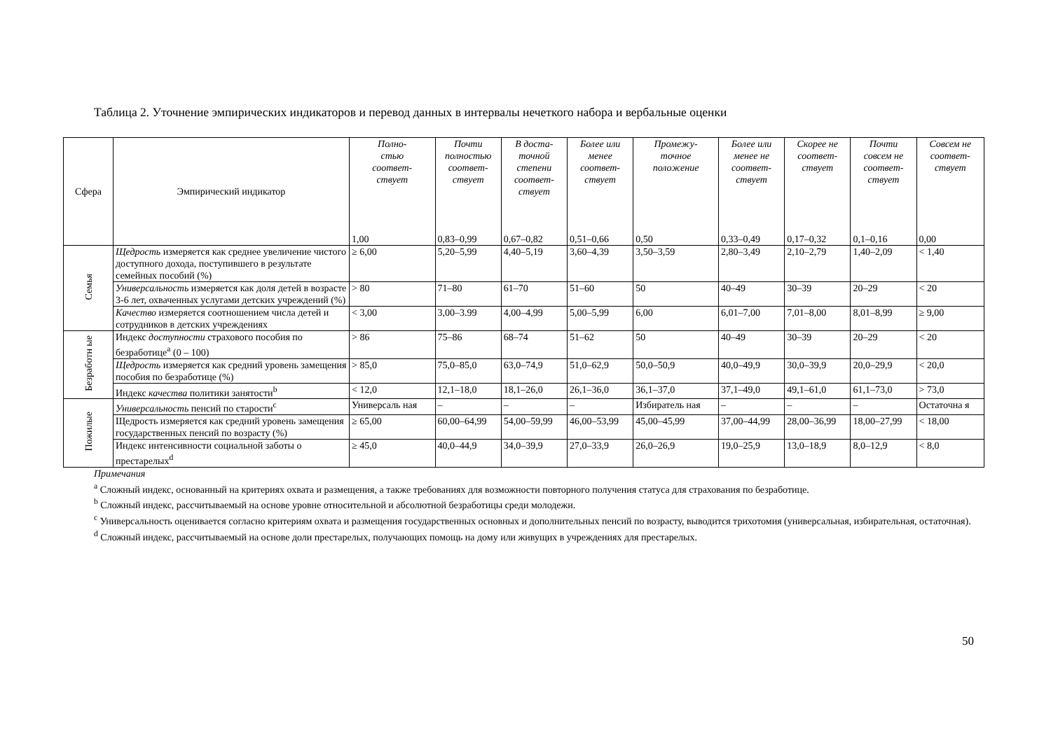Таблица 2. Уточнение эмпирических индикаторов и перевод данных в интервалы нечеткого набора и вербальные оценки
| Сфера | Эмпирический индикатор | Полно- стью соответ- ствует 1,00 | Почти полностью соответ- ствует 0,83–0,99 | В доста- точной степени соответ- ствует 0,67–0,82 | Более или менее соответ- ствует 0,51–0,66 | Промежу- точное положение 0,50 | Более или менее не соответ- ствует 0,33–0,49 | Скорее не соответ- ствует 0,17–0,32 | Почти совсем не соответ- ствует 0,1–0,16 | Совсем не соответ- ствует 0,00 |
| --- | --- | --- | --- | --- | --- | --- | --- | --- | --- | --- |
| Семья | Щедрость измеряется как среднее увеличение чистого доступного дохода, поступившего в результате семейных пособий (%) | ≥ 6,00 | 5,20–5,99 | 4,40–5,19 | 3,60–4,39 | 3,50–3,59 | 2,80–3,49 | 2,10–2,79 | 1,40–2,09 | < 1,40 |
| | Универсальность измеряется как доля детей в возрасте 3-6 лет, охваченных услугами детских учреждений (%) | > 80 | 71–80 | 61–70 | 51–60 | 50 | 40–49 | 30–39 | 20–29 | < 20 |
| | Качество измеряется соотношением числа детей и сотрудников в детских учреждениях | < 3,00 | 3,00–3.99 | 4,00–4,99 | 5,00–5,99 | 6,00 | 6,01–7,00 | 7,01–8,00 | 8,01–8,99 | ≥ 9,00 |
| Безработн ые | Индекс доступности страхового пособия по безработице<sup>a</sup> (0 – 100) | > 86 | 75–86 | 68–74 | 51–62 | 50 | 40–49 | 30–39 | 20–29 | < 20 |
| | Щедрость измеряется как средний уровень замещения пособия по безработице (%) | > 85,0 | 75,0–85,0 | 63,0–74,9 | 51,0–62,9 | 50,0–50,9 | 40,0–49,9 | 30,0–39,9 | 20,0–29,9 | < 20,0 |
| | Индекс качества политики занятости<sup>b</sup> | < 12,0 | 12,1–18,0 | 18,1–26,0 | 26,1–36,0 | 36,1–37,0 | 37,1–49,0 | 49,1–61,0 | 61,1–73,0 | > 73,0 |
| Пожилые | Универсальность пенсий по старости<sup>c</sup> | Универсаль ная | – | – | – | Избиратель ная | – | – | – | Остаточна я |
| | Щедрость измеряется как средний уровень замещения государственных пенсий по возрасту (%) | ≥ 65,00 | 60,00–64,99 | 54,00–59,99 | 46,00–53,99 | 45,00–45,99 | 37,00–44,99 | 28,00–36,99 | 18,00–27,99 | < 18,00 |
| | Индекс интенсивности социальной заботы о престарелых<sup>d</sup> | ≥ 45,0 | 40,0–44,9 | 34,0–39,9 | 27,0–33,9 | 26,0–26,9 | 19,0–25,9 | 13,0–18,9 | 8,0–12,9 | < 8,0 |
Примечания
<sup>a</sup> Сложный индекс, основанный на критериях охвата и размещения, а также требованиях для возможности повторного получения статуса для страхования по безработице.
<sup>b</sup> Сложный индекс, рассчитываемый на основе уровне относительной и абсолютной безработицы среди молодежи.
<sup>c</sup> Универсальность оценивается согласно критериям охвата и размещения государственных основных и дополнительных пенсий по возрасту, выводится трихотомия (универсальная, избирательная, остаточная).
<sup>d</sup> Сложный индекс, рассчитываемый на основе доли престарелых, получающих помощь на дому или живущих в учреждениях для престарелых.
50